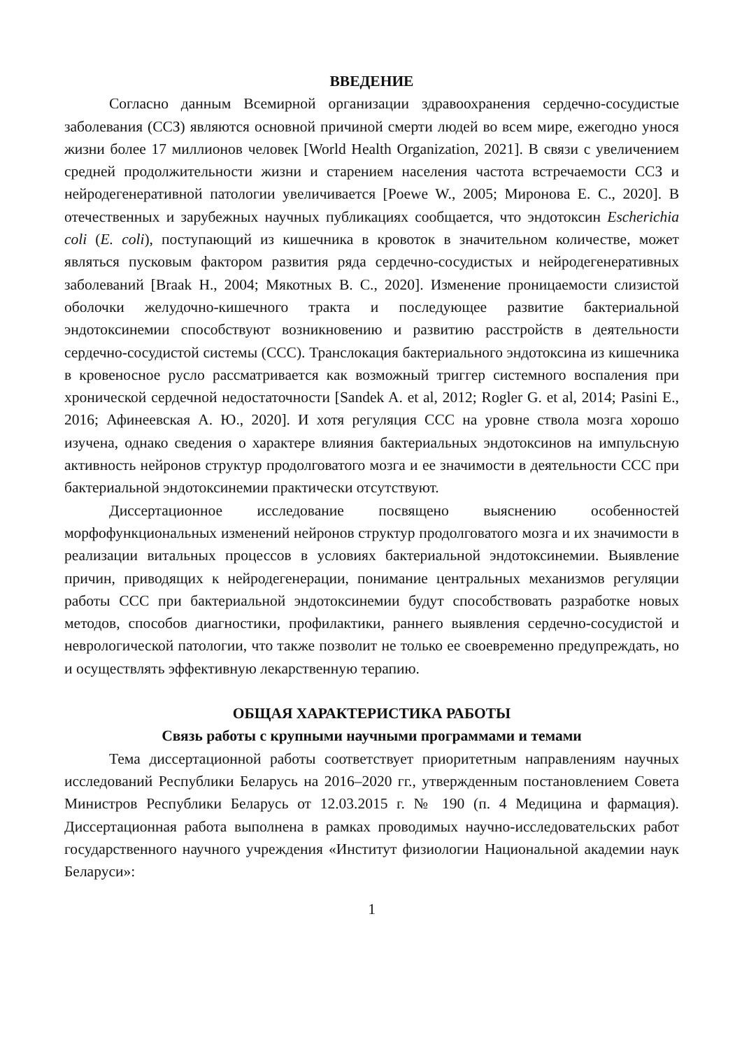ВВЕДЕНИЕ
Согласно данным Всемирной организации здравоохранения сердечно-сосудистые заболевания (ССЗ) являются основной причиной смерти людей во всем мире, ежегодно унося жизни более 17 миллионов человек [World Health Organization, 2021]. В связи с увеличением средней продолжительности жизни и старением населения частота встречаемости ССЗ и нейродегенеративной патологии увеличивается [Poewe W., 2005; Миронова Е. С., 2020]. В отечественных и зарубежных научных публикациях сообщается, что эндотоксин Escherichia coli (E. coli), поступающий из кишечника в кровоток в значительном количестве, может являться пусковым фактором развития ряда сердечно-сосудистых и нейродегенеративных заболеваний [Braak H., 2004; Мякотных В. С., 2020]. Изменение проницаемости слизистой оболочки желудочно-кишечного тракта и последующее развитие бактериальной эндотоксинемии способствуют возникновению и развитию расстройств в деятельности сердечно-сосудистой системы (ССС). Транслокация бактериального эндотоксина из кишечника в кровеносное русло рассматривается как возможный триггер системного воспаления при хронической сердечной недостаточности [Sandek A. et al, 2012; Rogler G. et al, 2014; Pasini E., 2016; Афинеевская А. Ю., 2020]. И хотя регуляция ССС на уровне ствола мозга хорошо изучена, однако сведения о характере влияния бактериальных эндотоксинов на импульсную активность нейронов структур продолговатого мозга и ее значимости в деятельности ССС при бактериальной эндотоксинемии практически отсутствуют.
Диссертационное исследование посвящено выяснению особенностей морфофункциональных изменений нейронов структур продолговатого мозга и их значимости в реализации витальных процессов в условиях бактериальной эндотоксинемии. Выявление причин, приводящих к нейродегенерации, понимание центральных механизмов регуляции работы ССС при бактериальной эндотоксинемии будут способствовать разработке новых методов, способов диагностики, профилактики, раннего выявления сердечно-сосудистой и неврологической патологии, что также позволит не только ее своевременно предупреждать, но и осуществлять эффективную лекарственную терапию.
ОБЩАЯ ХАРАКТЕРИСТИКА РАБОТЫ
Связь работы с крупными научными программами и темами
Тема диссертационной работы соответствует приоритетным направлениям научных исследований Республики Беларусь на 2016–2020 гг., утвержденным постановлением Совета Министров Республики Беларусь от 12.03.2015 г. № 190 (п. 4 Медицина и фармация). Диссертационная работа выполнена в рамках проводимых научно-исследовательских работ государственного научного учреждения «Институт физиологии Национальной академии наук Беларуси»:
1